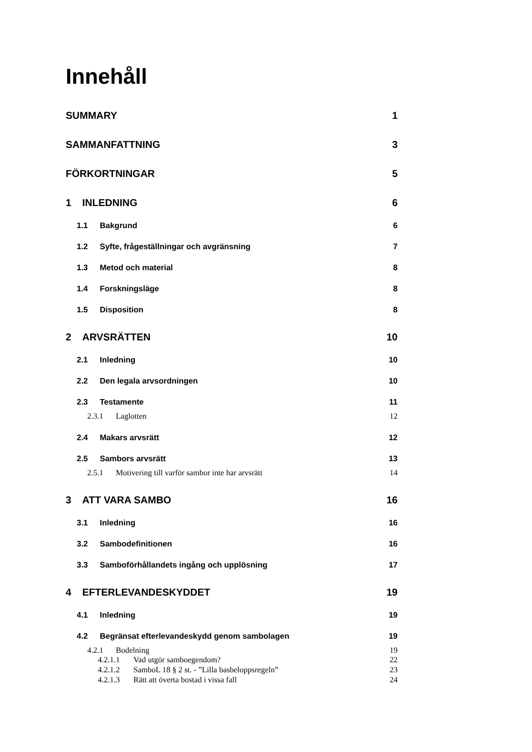Innehåll
SUMMARY 1
SAMMANFATTNING 3
FÖRKORTNINGAR 5
1 INLEDNING 6
1.1 Bakgrund 6
1.2 Syfte, frågeställningar och avgränsning 7
1.3 Metod och material 8
1.4 Forskningsläge 8
1.5 Disposition 8
2 ARVSRÄTTEN 10
2.1 Inledning 10
2.2 Den legala arvsordningen 10
2.3 Testamente 11
2.3.1 Laglotten 12
2.4 Makars arvsrätt 12
2.5 Sambors arvsrätt 13
2.5.1 Motivering till varför sambor inte har arvsrätt 14
3 ATT VARA SAMBO 16
3.1 Inledning 16
3.2 Sambodefinitionen 16
3.3 Samboförhållandets ingång och upplösning 17
4 EFTERLEVANDESKYDDET 19
4.1 Inledning 19
4.2 Begränsat efterlevandeskydd genom sambolagen 19
4.2.1 Bodelning 19
4.2.1.1 Vad utgör samboegendom? 22
4.2.1.2 SamboL 18 § 2 st. - ”Lilla basbeloppsregeln” 23
4.2.1.3 Rätt att överta bostad i vissa fall 24